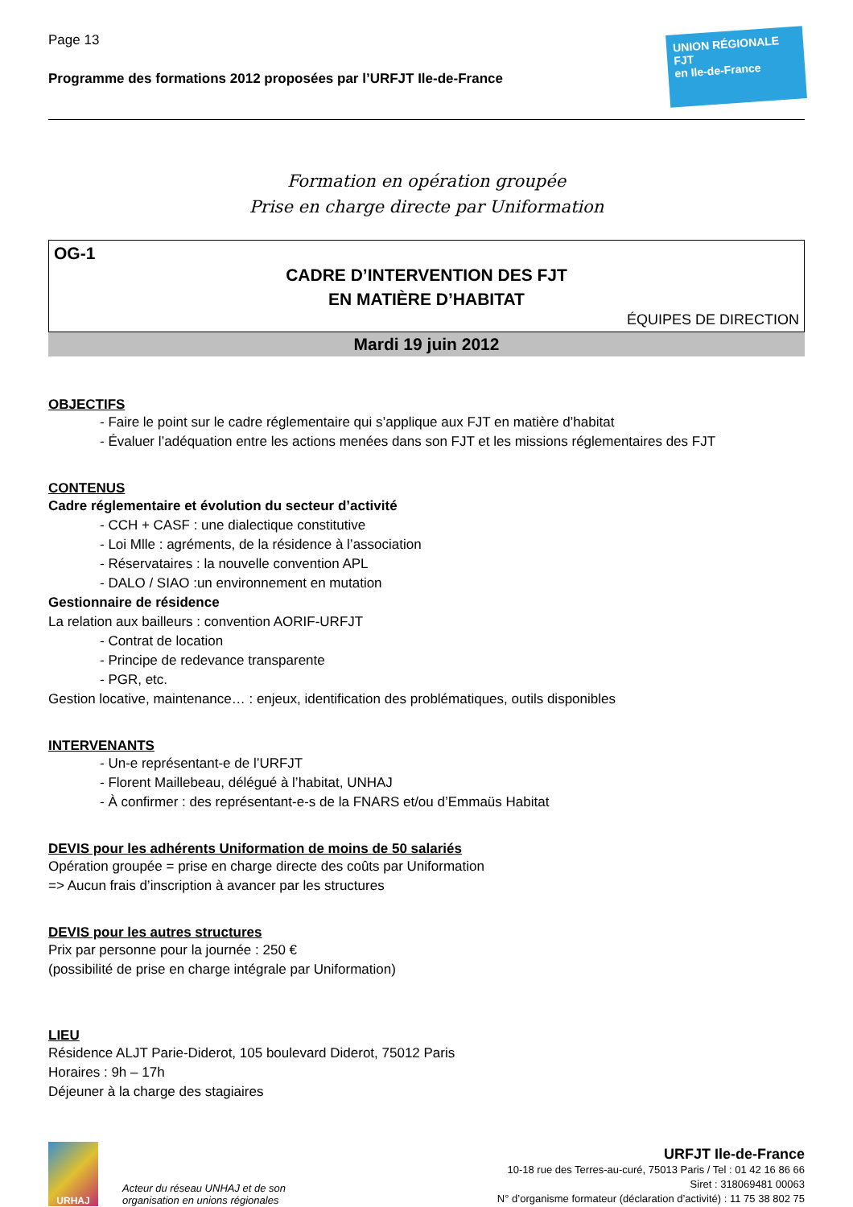Page 13
Programme des formations 2012 proposées par l’URFJT Ile-de-France
UNION RÉGIONALE
FJT
en Ile-de-France
Formation en opération groupée
Prise en charge directe par Uniformation
OG-1
CADRE D’INTERVENTION DES FJT
EN MATIÈRE D’HABITAT
ÉQUIPES DE DIRECTION
Mardi 19 juin 2012
OBJECTIFS
- Faire le point sur le cadre réglementaire qui s’applique aux FJT en matière d’habitat
- Évaluer l’adéquation entre les actions menées dans son FJT et les missions réglementaires des FJT
CONTENUS
Cadre réglementaire et évolution du secteur d’activité
- CCH + CASF : une dialectique constitutive
- Loi Mlle : agréments, de la résidence à l’association
- Réservataires : la nouvelle convention APL
- DALO / SIAO :un environnement en mutation
Gestionnaire de résidence
La relation aux bailleurs : convention AORIF-URFJT
- Contrat de location
- Principe de redevance transparente
- PGR, etc.
Gestion locative, maintenance… : enjeux, identification des problématiques, outils disponibles
INTERVENANTS
- Un-e représentant-e de l’URFJT
- Florent Maillebeau, délégué à l’habitat, UNHAJ
- À confirmer : des représentant-e-s de la FNARS et/ou d’Emmaüs Habitat
DEVIS pour les adhérents Uniformation de moins de 50 salariés
Opération groupée = prise en charge directe des coûts par Uniformation
=> Aucun frais d’inscription à avancer par les structures
DEVIS pour les autres structures
Prix par personne pour la journée : 250 €
(possibilité de prise en charge intégrale par Uniformation)
LIEU
Résidence ALJT Parie-Diderot, 105 boulevard Diderot, 75012 Paris
Horaires : 9h – 17h
Déjeuner à la charge des stagiaires
URHAJ
Acteur du réseau UNHAJ et de son
organisation en unions régionales
URFJT Ile-de-France
10-18 rue des Terres-au-curé, 75013 Paris / Tel : 01 42 16 86 66
Siret : 318069481 00063
N° d’organisme formateur (déclaration d’activité) : 11 75 38 802 75